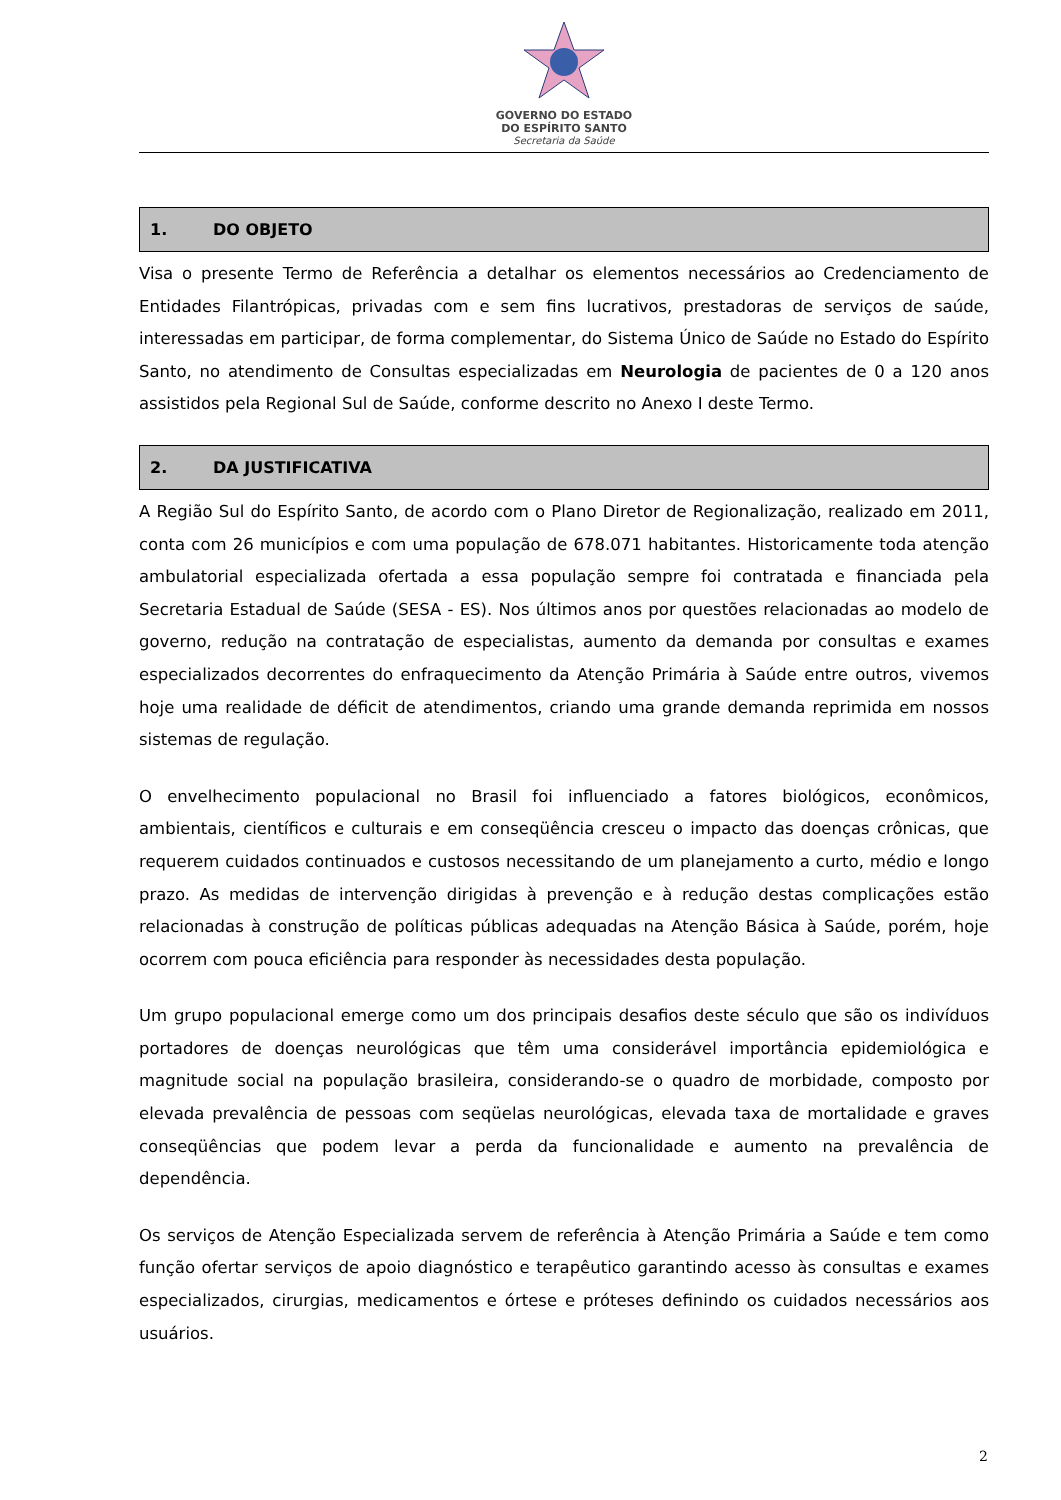GOVERNO DO ESTADO
DO ESPÍRITO SANTO
Secretaria da Saúde
1. DO OBJETO
Visa o presente Termo de Referência a detalhar os elementos necessários ao Credenciamento de Entidades Filantrópicas, privadas com e sem fins lucrativos, prestadoras de serviços de saúde, interessadas em participar, de forma complementar, do Sistema Único de Saúde no Estado do Espírito Santo, no atendimento de Consultas especializadas em Neurologia de pacientes de 0 a 120 anos assistidos pela Regional Sul de Saúde, conforme descrito no Anexo I deste Termo.
2. DA JUSTIFICATIVA
A Região Sul do Espírito Santo, de acordo com o Plano Diretor de Regionalização, realizado em 2011, conta com 26 municípios e com uma população de 678.071 habitantes. Historicamente toda atenção ambulatorial especializada ofertada a essa população sempre foi contratada e financiada pela Secretaria Estadual de Saúde (SESA - ES). Nos últimos anos por questões relacionadas ao modelo de governo, redução na contratação de especialistas, aumento da demanda por consultas e exames especializados decorrentes do enfraquecimento da Atenção Primária à Saúde entre outros, vivemos hoje uma realidade de déficit de atendimentos, criando uma grande demanda reprimida em nossos sistemas de regulação.
O envelhecimento populacional no Brasil foi influenciado a fatores biológicos, econômicos, ambientais, científicos e culturais e em conseqüência cresceu o impacto das doenças crônicas, que requerem cuidados continuados e custosos necessitando de um planejamento a curto, médio e longo prazo. As medidas de intervenção dirigidas à prevenção e à redução destas complicações estão relacionadas à construção de políticas públicas adequadas na Atenção Básica à Saúde, porém, hoje ocorrem com pouca eficiência para responder às necessidades desta população.
Um grupo populacional emerge como um dos principais desafios deste século que são os indivíduos portadores de doenças neurológicas que têm uma considerável importância epidemiológica e magnitude social na população brasileira, considerando-se o quadro de morbidade, composto por elevada prevalência de pessoas com seqüelas neurológicas, elevada taxa de mortalidade e graves conseqüências que podem levar a perda da funcionalidade e aumento na prevalência de dependência.
Os serviços de Atenção Especializada servem de referência à Atenção Primária a Saúde e tem como função ofertar serviços de apoio diagnóstico e terapêutico garantindo acesso às consultas e exames especializados, cirurgias, medicamentos e órtese e próteses definindo os cuidados necessários aos usuários.
2